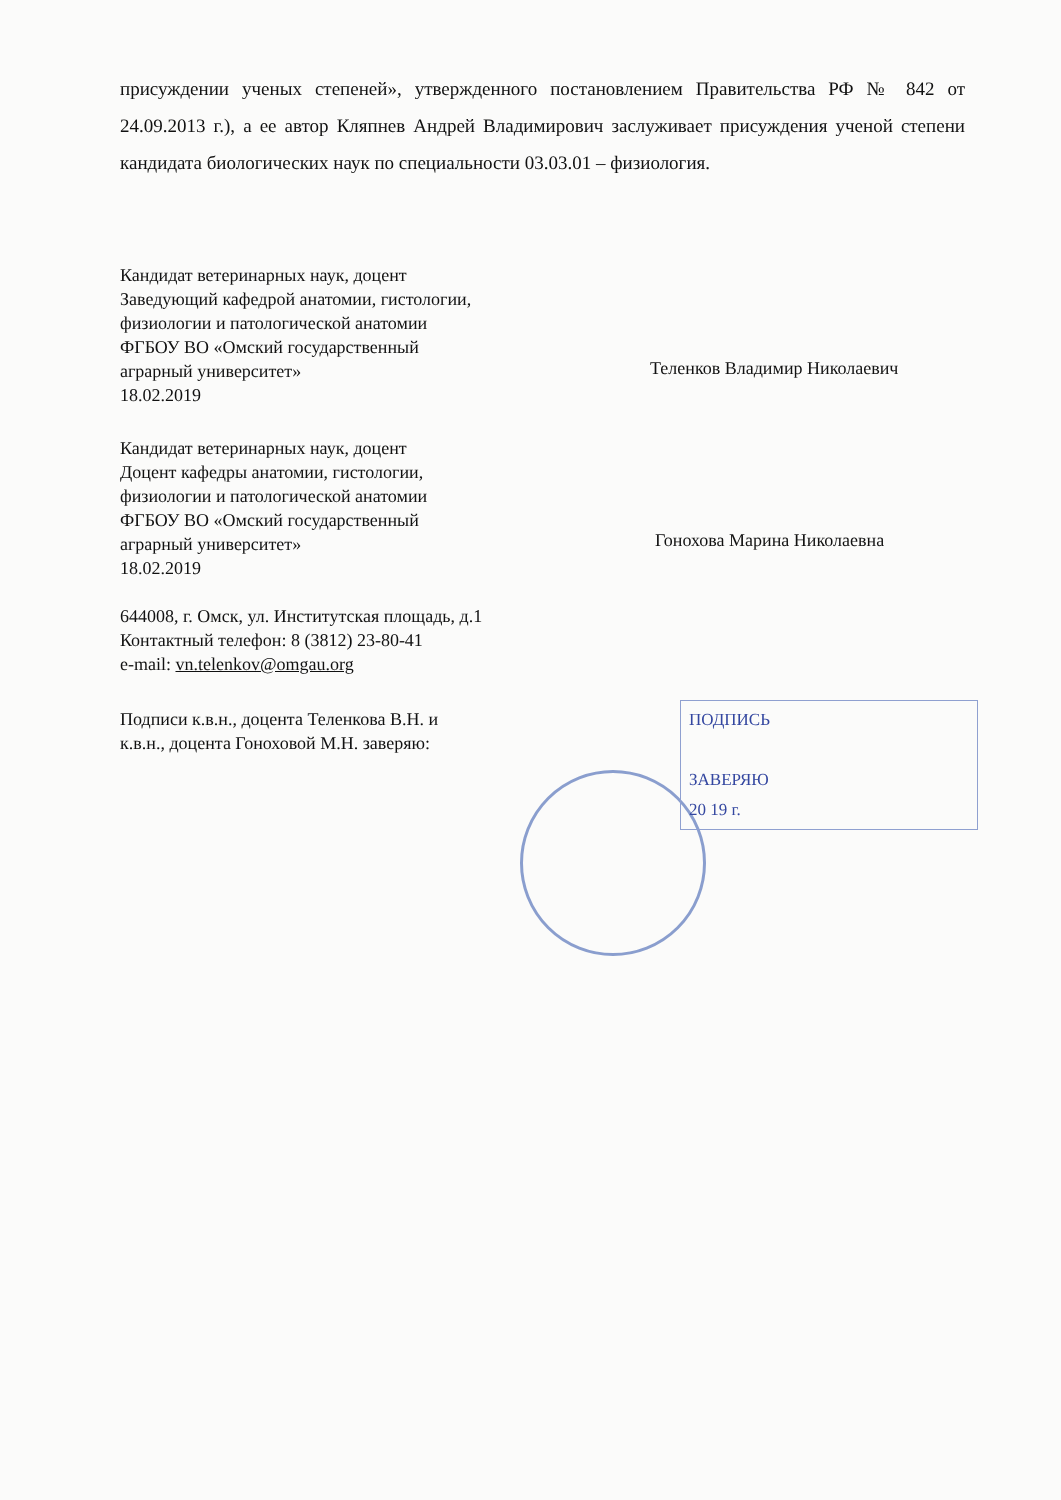присуждении ученых степеней», утвержденного постановлением Правительства РФ № 842 от 24.09.2013 г.), а ее автор Кляпнев Андрей Владимирович заслуживает присуждения ученой степени кандидата биологических наук по специальности 03.03.01 – физиология.
Кандидат ветеринарных наук, доцент
Заведующий кафедрой анатомии, гистологии,
физиологии и патологической анатомии
ФГБОУ ВО «Омский государственный
аграрный университет»
18.02.2019
Теленков Владимир Николаевич
Кандидат ветеринарных наук, доцент
Доцент кафедры анатомии, гистологии,
физиологии и патологической анатомии
ФГБОУ ВО «Омский государственный
аграрный университет»
18.02.2019
Гонохова Марина Николаевна
644008, г. Омск, ул. Институтская площадь, д.1
Контактный телефон: 8 (3812) 23-80-41
e-mail: vn.telenkov@omgau.org
Подписи к.в.н., доцента Теленкова В.Н. и
к.в.н., доцента Гоноховой М.Н. заверяю:
ПОДПИСЬ
ЗАВЕРЯЮ
20 19 г.